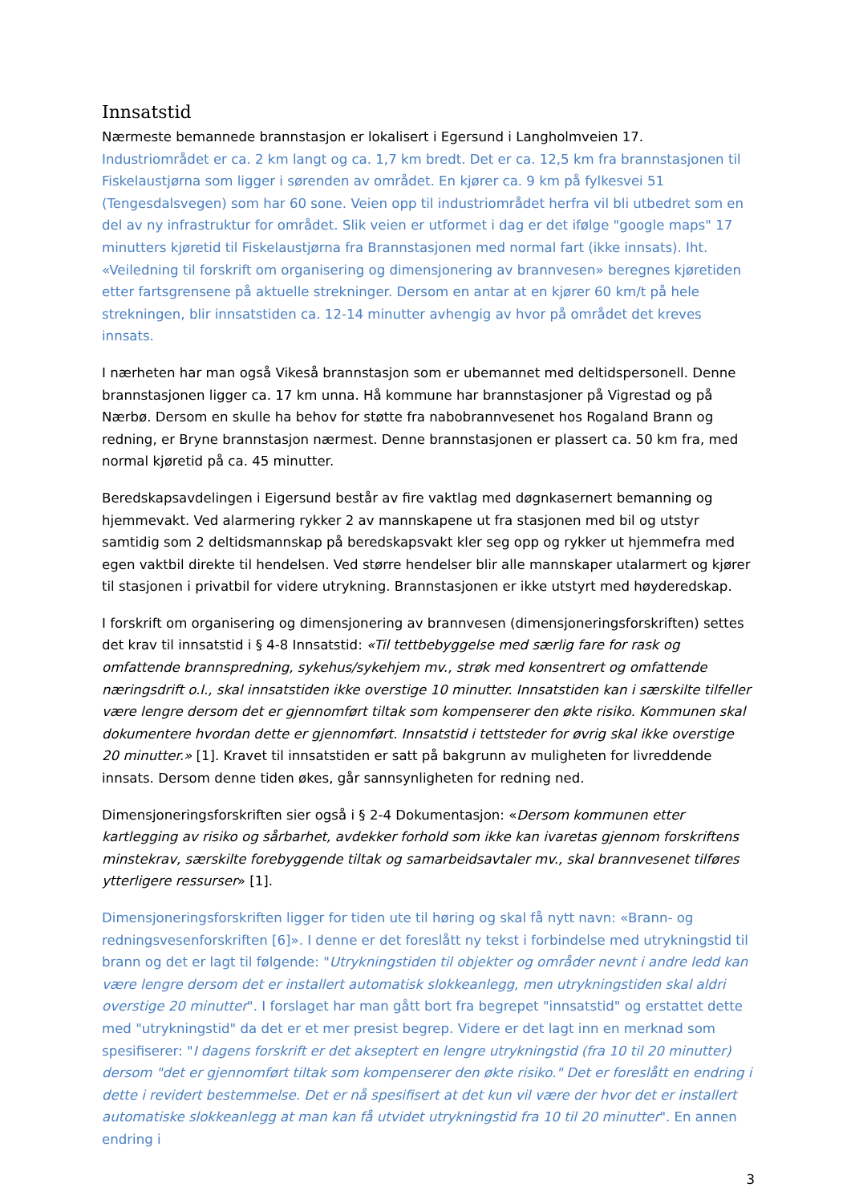Innsatstid
Nærmeste bemannede brannstasjon er lokalisert i Egersund i Langholmveien 17. Industriområdet er ca. 2 km langt og ca. 1,7 km bredt. Det er ca. 12,5 km fra brannstasjonen til Fiskelaustjørna som ligger i sørenden av området. En kjører ca. 9 km på fylkesvei 51 (Tengesdalsvegen) som har 60 sone. Veien opp til industriområdet herfra vil bli utbedret som en del av ny infrastruktur for området. Slik veien er utformet i dag er det ifølge "google maps" 17 minutters kjøretid til Fiskelaustjørna fra Brannstasjonen med normal fart (ikke innsats). Iht. «Veiledning til forskrift om organisering og dimensjonering av brannvesen» beregnes kjøretiden etter fartsgrensene på aktuelle strekninger. Dersom en antar at en kjører 60 km/t på hele strekningen, blir innsatstiden ca. 12-14 minutter avhengig av hvor på området det kreves innsats.
I nærheten har man også Vikeså brannstasjon som er ubemannet med deltidspersonell. Denne brannstasjonen ligger ca. 17 km unna. Hå kommune har brannstasjoner på Vigrestad og på Nærbø. Dersom en skulle ha behov for støtte fra nabobrannvesenet hos Rogaland Brann og redning, er Bryne brannstasjon nærmest. Denne brannstasjonen er plassert ca. 50 km fra, med normal kjøretid på ca. 45 minutter.
Beredskapsavdelingen i Eigersund består av fire vaktlag med døgnkasernert bemanning og hjemmevakt. Ved alarmering rykker 2 av mannskapene ut fra stasjonen med bil og utstyr samtidig som 2 deltidsmannskap på beredskapsvakt kler seg opp og rykker ut hjemmefra med egen vaktbil direkte til hendelsen. Ved større hendelser blir alle mannskaper utalarmert og kjører til stasjonen i privatbil for videre utrykning. Brannstasjonen er ikke utstyrt med høyderedskap.
I forskrift om organisering og dimensjonering av brannvesen (dimensjoneringsforskriften) settes det krav til innsatstid i § 4-8 Innsatstid: «Til tettbebyggelse med særlig fare for rask og omfattende brannspredning, sykehus/sykehjem mv., strøk med konsentrert og omfattende næringsdrift o.l., skal innsatstiden ikke overstige 10 minutter. Innsatstiden kan i særskilte tilfeller være lengre dersom det er gjennomført tiltak som kompenserer den økte risiko. Kommunen skal dokumentere hvordan dette er gjennomført. Innsatstid i tettsteder for øvrig skal ikke overstige 20 minutter.» [1]. Kravet til innsatstiden er satt på bakgrunn av muligheten for livreddende innsats. Dersom denne tiden økes, går sannsynligheten for redning ned.
Dimensjoneringsforskriften sier også i § 2-4 Dokumentasjon: «Dersom kommunen etter kartlegging av risiko og sårbarhet, avdekker forhold som ikke kan ivaretas gjennom forskriftens minstekrav, særskilte forebyggende tiltak og samarbeidsavtaler mv., skal brannvesenet tilføres ytterligere ressurser» [1].
Dimensjoneringsforskriften ligger for tiden ute til høring og skal få nytt navn: «Brann- og redningsvesenforskriften [6]». I denne er det foreslått ny tekst i forbindelse med utrykningstid til brann og det er lagt til følgende: "Utrykningstiden til objekter og områder nevnt i andre ledd kan være lengre dersom det er installert automatisk slokkeanlegg, men utrykningstiden skal aldri overstige 20 minutter". I forslaget har man gått bort fra begrepet "innsatstid" og erstattet dette med "utrykningstid" da det er et mer presist begrep. Videre er det lagt inn en merknad som spesifiserer: "I dagens forskrift er det akseptert en lengre utrykningstid (fra 10 til 20 minutter) dersom "det er gjennomført tiltak som kompenserer den økte risiko." Det er foreslått en endring i dette i revidert bestemmelse. Det er nå spesifisert at det kun vil være der hvor det er installert automatiske slokkeanlegg at man kan få utvidet utrykningstid fra 10 til 20 minutter". En annen endring i
3